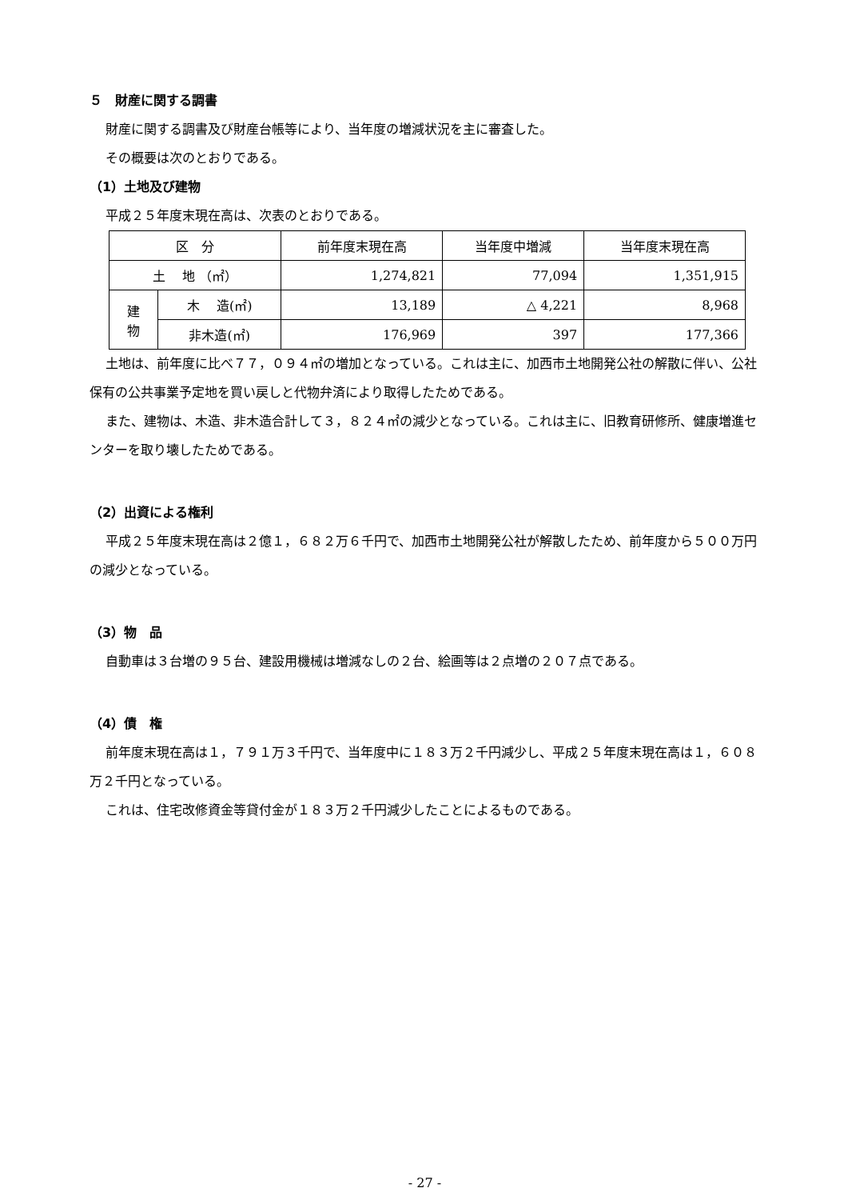５　財産に関する調書
財産に関する調書及び財産台帳等により、当年度の増減状況を主に審査した。
その概要は次のとおりである。
（1）土地及び建物
平成２５年度末現在高は、次表のとおりである。
| 区 分 | | 前年度末現在高 | 当年度中増減 | 当年度末現在高 |
| 土 地 （㎡） | | 1,274,821 | 77,094 | 1,351,915 |
| 建 物 | 木 造(㎡) | 13,189 | △ 4,221 | 8,968 |
| | 非木造(㎡) | 176,969 | 397 | 177,366 |
土地は、前年度に比べ７７，０９４㎡の増加となっている。これは主に、加西市土地開発公社の解散に伴い、公社保有の公共事業予定地を買い戻しと代物弁済により取得したためである。
また、建物は、木造、非木造合計して３，８２４㎡の減少となっている。これは主に、旧教育研修所、健康増進センターを取り壊したためである。
（2）出資による権利
平成２５年度末現在高は２億１，６８２万６千円で、加西市土地開発公社が解散したため、前年度から５００万円の減少となっている。
（3）物　品
自動車は３台増の９５台、建設用機械は増減なしの２台、絵画等は２点増の２０７点である。
（4）債　権
前年度末現在高は１，７９１万３千円で、当年度中に１８３万２千円減少し、平成２５年度末現在高は１，６０８万２千円となっている。
これは、住宅改修資金等貸付金が１８３万２千円減少したことによるものである。
- 27 -